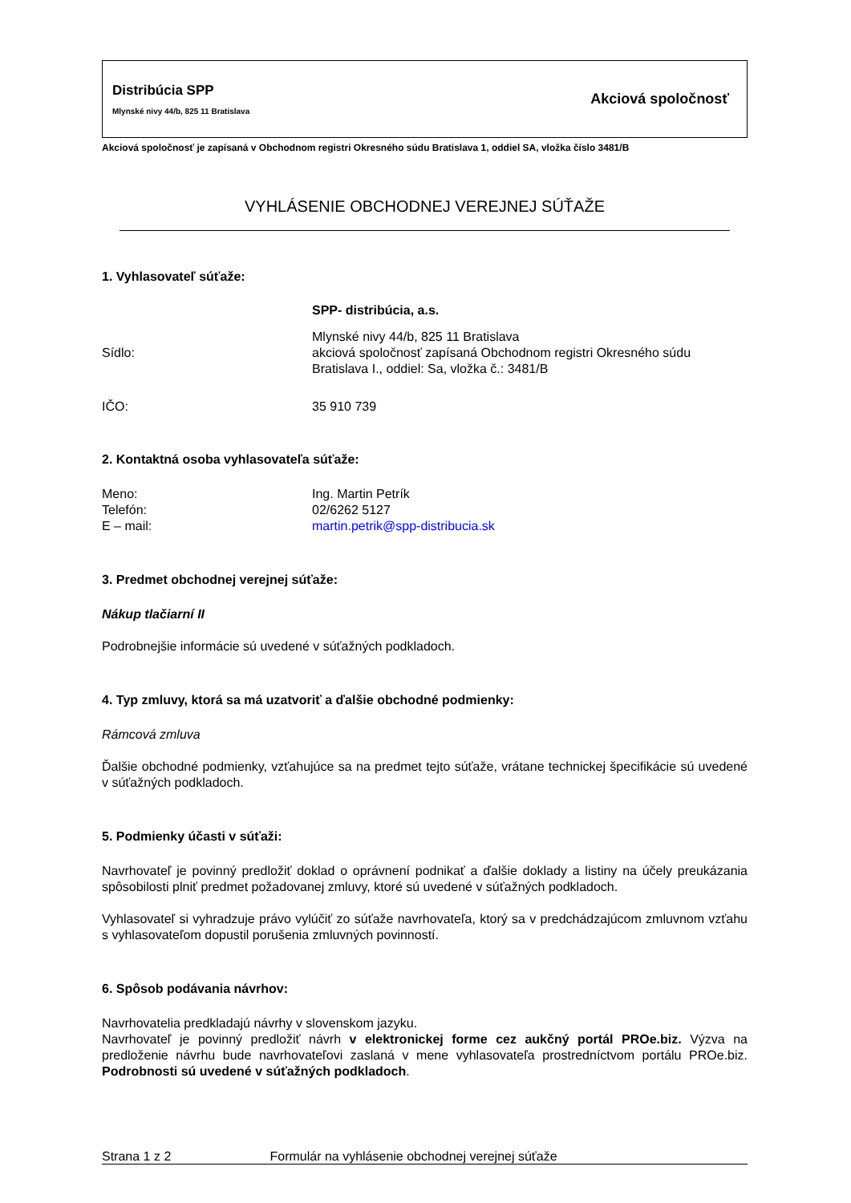Distribúcia SPP
Mlynské nivy 44/b, 825 11 Bratislava
Akciová spoločnosť
Akciová spoločnosť je zapísaná v Obchodnom registri Okresného súdu Bratislava 1, oddiel SA, vložka číslo 3481/B
VYHLÁSENIE OBCHODNEJ VEREJNEJ SÚŤAŽE
1. Vyhlasovateľ súťaže:
SPP- distribúcia, a.s.
Sídlo:
Mlynské nivy 44/b, 825 11 Bratislava
akciová spoločnosť zapísaná Obchodnom registri Okresného súdu
Bratislava I., oddiel: Sa, vložka č.: 3481/B
IČO: 35 910 739
2. Kontaktná osoba vyhlasovateľa súťaže:
Meno: Ing. Martin Petrík
Telefón: 02/6262 5127
E – mail: martin.petrik@spp-distribucia.sk
3. Predmet obchodnej verejnej súťaže:
Nákup tlačiarní II
Podrobnejšie informácie sú uvedené v súťažných podkladoch.
4. Typ zmluvy, ktorá sa má uzatvoriť a ďalšie obchodné podmienky:
Rámcová zmluva
Ďalšie obchodné podmienky, vzťahujúce sa na predmet tejto súťaže, vrátane technickej špecifikácie sú uvedené v súťažných podkladoch.
5. Podmienky účasti v súťaži:
Navrhovateľ je povinný predložiť doklad o oprávnení podnikať a ďalšie doklady a listiny na účely preukázania spôsobilosti plniť predmet požadovanej zmluvy, ktoré sú uvedené v súťažných podkladoch.
Vyhlasovateľ si vyhradzuje právo vylúčiť zo súťaže navrhovateľa, ktorý sa v predchádzajúcom zmluvnom vzťahu s vyhlasovateľom dopustil porušenia zmluvných povinností.
6. Spôsob podávania návrhov:
Navrhovatelia predkladajú návrhy v slovenskom jazyku.
Navrhovateľ je povinný predložiť návrh v elektronickej forme cez aukčný portál PROe.biz. Výzva na predloženie návrhu bude navrhovateľovi zaslaná v mene vyhlasovateľa prostredníctvom portálu PROe.biz. Podrobnosti sú uvedené v súťažných podkladoch.
Strana 1 z 2 Formulár na vyhlásenie obchodnej verejnej súťaže